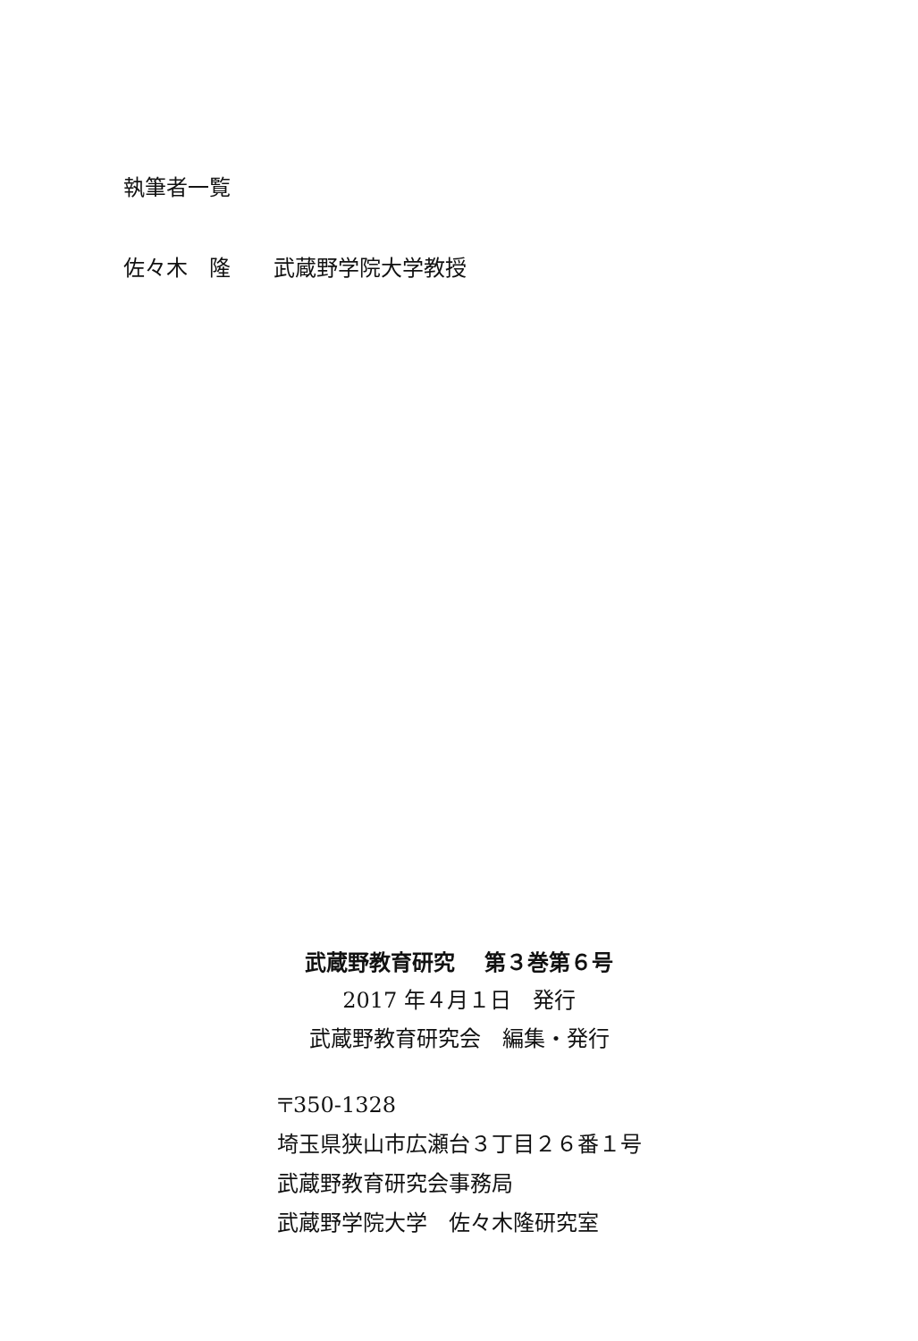執筆者一覧
佐々木　隆　　武蔵野学院大学教授
武蔵野教育研究　 第３巻第６号
2017 年４月１日　発行
武蔵野教育研究会　編集・発行
〒350-1328
埼玉県狭山市広瀬台３丁目２６番１号
武蔵野教育研究会事務局
武蔵野学院大学　佐々木隆研究室